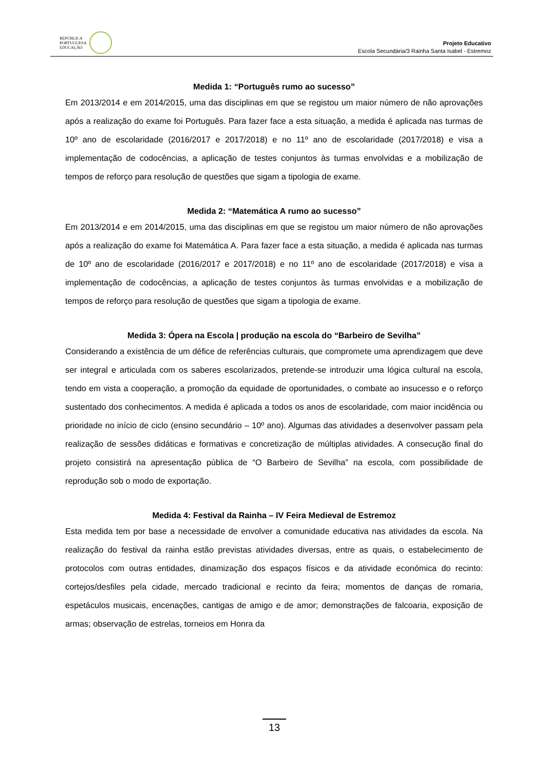REPÚBLICA
PORTUGUESA
EDUCAÇÃO
Projeto Educativo
Escola Secundária/3 Rainha Santa Isabel - Estremoz
Medida 1: “Português rumo ao sucesso”
Em 2013/2014 e em 2014/2015, uma das disciplinas em que se registou um maior número de não aprovações após a realização do exame foi Português. Para fazer face a esta situação, a medida é aplicada nas turmas de 10º ano de escolaridade (2016/2017 e 2017/2018) e no 11º ano de escolaridade (2017/2018) e visa a implementação de codocências, a aplicação de testes conjuntos às turmas envolvidas e a mobilização de tempos de reforço para resolução de questões que sigam a tipologia de exame.
Medida 2: “Matemática A rumo ao sucesso”
Em 2013/2014 e em 2014/2015, uma das disciplinas em que se registou um maior número de não aprovações após a realização do exame foi Matemática A. Para fazer face a esta situação, a medida é aplicada nas turmas de 10º ano de escolaridade (2016/2017 e 2017/2018) e no 11º ano de escolaridade (2017/2018) e visa a implementação de codocências, a aplicação de testes conjuntos às turmas envolvidas e a mobilização de tempos de reforço para resolução de questões que sigam a tipologia de exame.
Medida 3: Ópera na Escola | produção na escola do “Barbeiro de Sevilha”
Considerando a existência de um défice de referências culturais, que compromete uma aprendizagem que deve ser integral e articulada com os saberes escolarizados, pretende-se introduzir uma lógica cultural na escola, tendo em vista a cooperação, a promoção da equidade de oportunidades, o combate ao insucesso e o reforço sustentado dos conhecimentos. A medida é aplicada a todos os anos de escolaridade, com maior incidência ou prioridade no início de ciclo (ensino secundário – 10º ano). Algumas das atividades a desenvolver passam pela realização de sessões didáticas e formativas e concretização de múltiplas atividades. A consecução final do projeto consistirá na apresentação pública de “O Barbeiro de Sevilha” na escola, com possibilidade de reprodução sob o modo de exportação.
Medida 4: Festival da Rainha – IV Feira Medieval de Estremoz
Esta medida tem por base a necessidade de envolver a comunidade educativa nas atividades da escola. Na realização do festival da rainha estão previstas atividades diversas, entre as quais, o estabelecimento de protocolos com outras entidades, dinamização dos espaços físicos e da atividade económica do recinto: cortejos/desfiles pela cidade, mercado tradicional e recinto da feira; momentos de danças de romaria, espetáculos musicais, encenações, cantigas de amigo e de amor; demonstrações de falcoaria, exposição de armas; observação de estrelas, torneios em Honra da
13